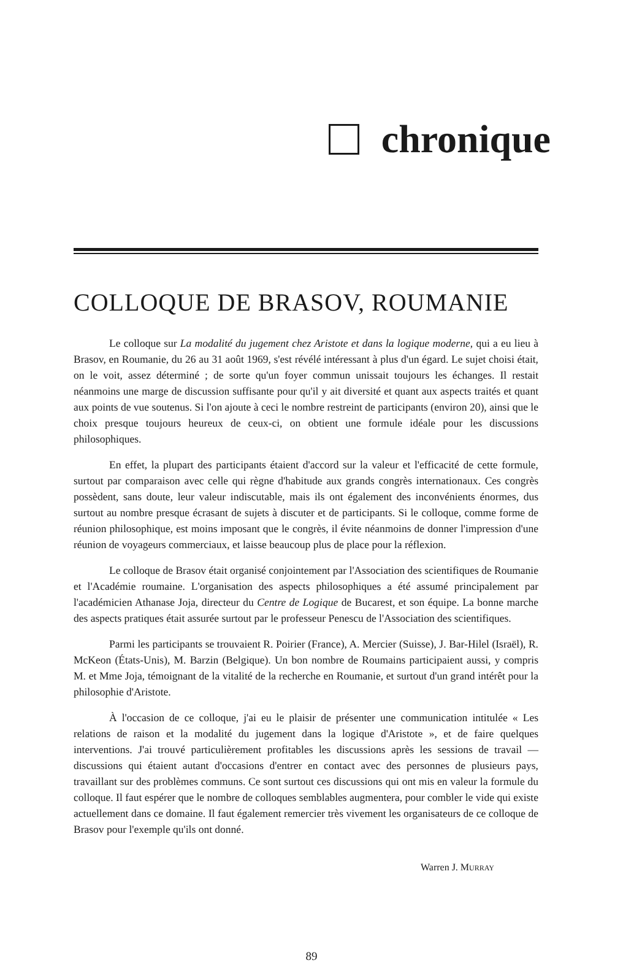chronique
COLLOQUE DE BRASOV, ROUMANIE
Le colloque sur La modalité du jugement chez Aristote et dans la logique moderne, qui a eu lieu à Brasov, en Roumanie, du 26 au 31 août 1969, s'est révélé intéressant à plus d'un égard. Le sujet choisi était, on le voit, assez déterminé ; de sorte qu'un foyer commun unissait toujours les échanges. Il restait néanmoins une marge de discussion suffisante pour qu'il y ait diversité et quant aux aspects traités et quant aux points de vue soutenus. Si l'on ajoute à ceci le nombre restreint de participants (environ 20), ainsi que le choix presque toujours heureux de ceux-ci, on obtient une formule idéale pour les discussions philosophiques.
En effet, la plupart des participants étaient d'accord sur la valeur et l'efficacité de cette formule, surtout par comparaison avec celle qui règne d'habitude aux grands congrès internationaux. Ces congrès possèdent, sans doute, leur valeur indiscutable, mais ils ont également des inconvénients énormes, dus surtout au nombre presque écrasant de sujets à discuter et de participants. Si le colloque, comme forme de réunion philosophique, est moins imposant que le congrès, il évite néanmoins de donner l'impression d'une réunion de voyageurs commerciaux, et laisse beaucoup plus de place pour la réflexion.
Le colloque de Brasov était organisé conjointement par l'Association des scientifiques de Roumanie et l'Académie roumaine. L'organisation des aspects philosophiques a été assumé principalement par l'académicien Athanase Joja, directeur du Centre de Logique de Bucarest, et son équipe. La bonne marche des aspects pratiques était assurée surtout par le professeur Penescu de l'Association des scientifiques.
Parmi les participants se trouvaient R. Poirier (France), A. Mercier (Suisse), J. Bar-Hilel (Israël), R. McKeon (États-Unis), M. Barzin (Belgique). Un bon nombre de Roumains participaient aussi, y compris M. et Mme Joja, témoignant de la vitalité de la recherche en Roumanie, et surtout d'un grand intérêt pour la philosophie d'Aristote.
À l'occasion de ce colloque, j'ai eu le plaisir de présenter une communication intitulée « Les relations de raison et la modalité du jugement dans la logique d'Aristote », et de faire quelques interventions. J'ai trouvé particulièrement profitables les discussions après les sessions de travail — discussions qui étaient autant d'occasions d'entrer en contact avec des personnes de plusieurs pays, travaillant sur des problèmes communs. Ce sont surtout ces discussions qui ont mis en valeur la formule du colloque. Il faut espérer que le nombre de colloques semblables augmentera, pour combler le vide qui existe actuellement dans ce domaine. Il faut également remercier très vivement les organisateurs de ce colloque de Brasov pour l'exemple qu'ils ont donné.
Warren J. MURRAY
89